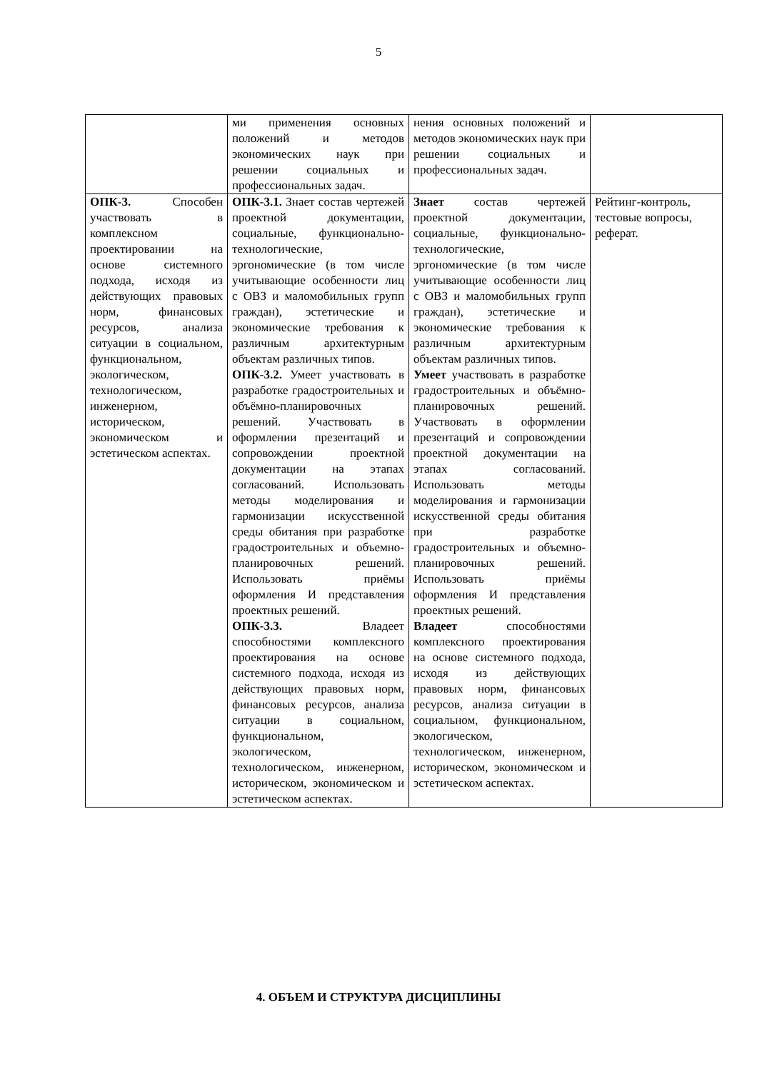5
| | ми применения основных положений и методов экономических наук при решении социальных и профессиональных задач. | нения основных положений и методов экономических наук при решении социальных и профессиональных задач. | |
| ОПК-3. Способен участвовать в комплексном проектировании на основе системного подхода, исходя из действующих правовых норм, финансовых ресурсов, анализа ситуации в социальном, функциональном, экологическом, технологическом, инженерном, историческом, экономическом и эстетическом аспектах. | ОПК-3.1. Знает состав чертежей проектной документации, социальные, функционально-технологические, эргономические (в том числе учитывающие особенности лиц с ОВЗ и маломобильных групп граждан), эстетические и экономические требования к различным архитектурным объектам различных типов. ОПК-3.2. Умеет участвовать в разработке градостроительных и объёмно-планировочных решений. Участвовать в оформлении презентаций и сопровождении проектной документации на этапах согласований. Использовать методы моделирования и гармонизации искусственной среды обитания при разработке градостроительных и объемно- планировочных решений. Использовать приёмы оформления И представления проектных решений. ОПК-3.3. Владеет способностями комплексного проектирования на основе системного подхода, исходя из действующих правовых норм, финансовых ресурсов, анализа ситуации в социальном, функциональном, экологическом, технологическом, инженерном, историческом, экономическом и эстетическом аспектах. | Знает состав чертежей проектной документации, социальные, функционально-технологические, эргономические (в том числе учитывающие особенности лиц с ОВЗ и маломобильных групп граждан), эстетические и экономические требования к различным архитектурным объектам различных типов. Умеет участвовать в разработке градостроительных и объёмно- планировочных решений. Участвовать в оформлении презентаций и сопровождении проектной документации на этапах согласований. Использовать методы моделирования и гармонизации искусственной среды обитания при разработке градостроительных и объемно-планировочных решений. Использовать приёмы оформления И представления проектных решений. Владеет способностями комплексного проектирования на основе системного подхода, исходя из действующих правовых норм, финансовых ресурсов, анализа ситуации в социальном, функциональном, экологическом, технологическом, инженерном, историческом, экономическом и эстетическом аспектах. | Рейтинг-контроль, тестовые вопросы, реферат. |
4. ОБЪЕМ И СТРУКТУРА ДИСЦИПЛИНЫ